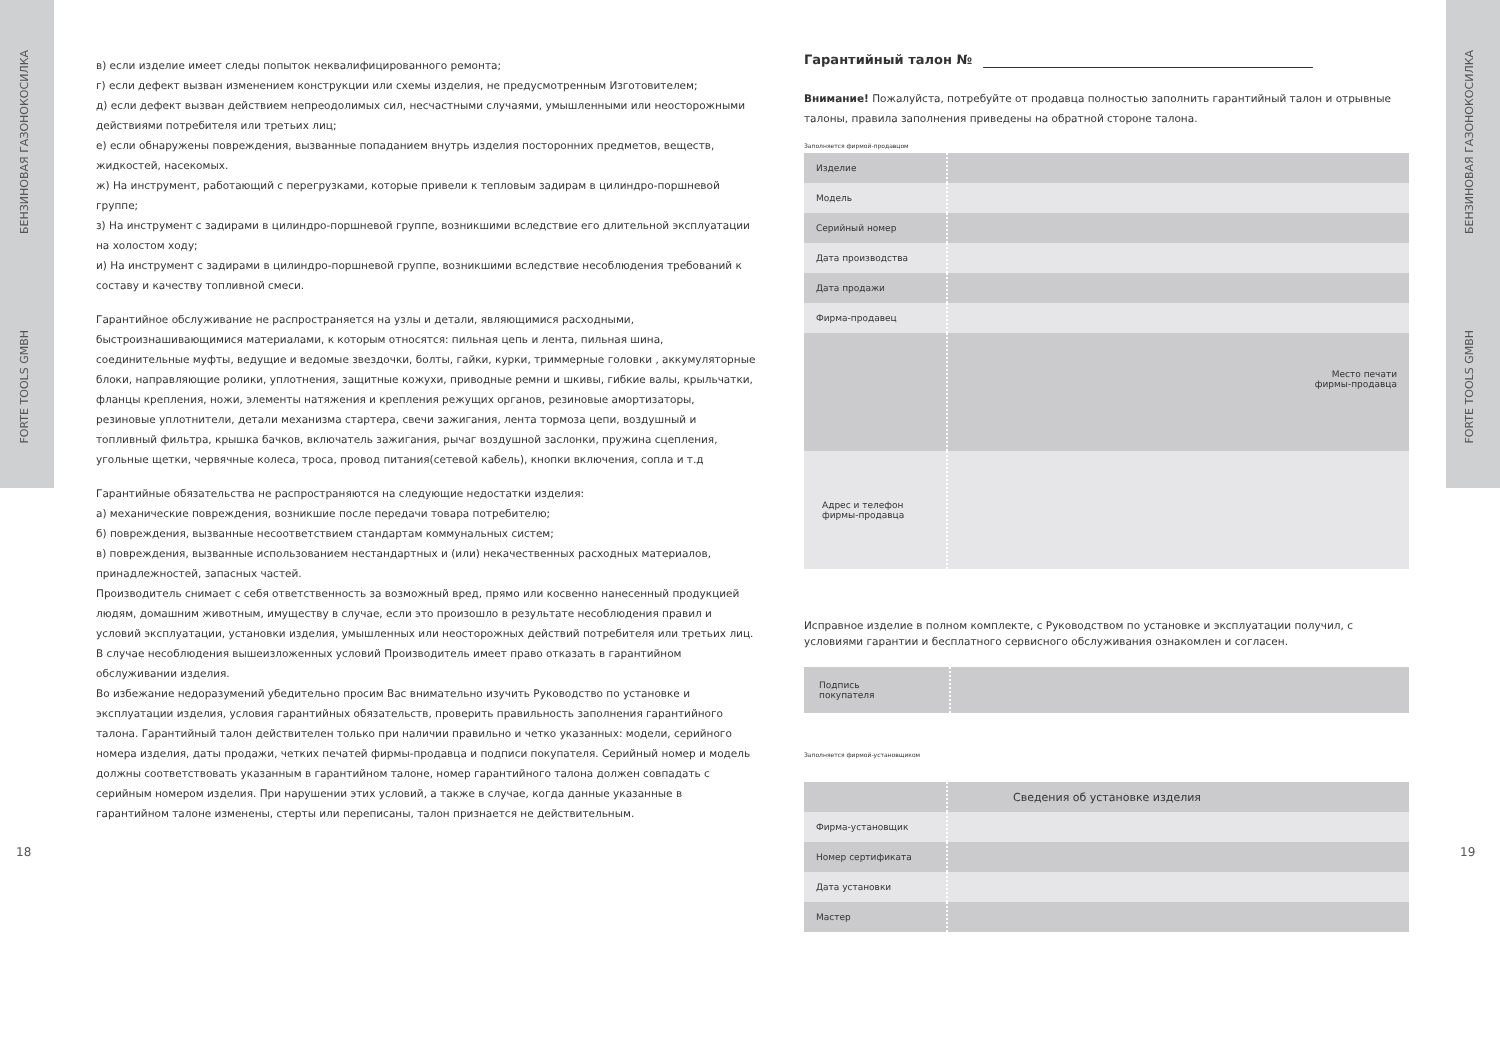БЕНЗИНОВАЯ ГАЗОНОКОСИЛКА
FORTE TOOLS GMBH
БЕНЗИНОВАЯ ГАЗОНОКОСИЛКА
FORTE TOOLS GMBH
18 19
в) если изделие имеет следы попыток неквалифицированного ремонта;
г) если дефект вызван изменением конструкции или схемы изделия, не предусмотренным Изготовителем;
д) если дефект вызван действием непреодолимых сил, несчастными случаями, умышленными или неосторожными действиями потребителя или третьих лиц;
е) если обнаружены повреждения, вызванные попаданием внутрь изделия посторонних предметов, веществ, жидкостей, насекомых.
ж) На инструмент, работающий с перегрузками, которые привели к тепловым задирам в цилиндро-поршневой группе;
з) На инструмент с задирами в цилиндро-поршневой группе, возникшими вследствие его длительной эксплуатации на холостом ходу;
и) На инструмент с задирами в цилиндро-поршневой группе, возникшими вследствие несоблюдения требований к составу и качеству топливной смеси.
Гарантийное обслуживание не распространяется на узлы и детали, являющимися расходными, быстроизнашивающимися материалами, к которым относятся: пильная цепь и лента, пильная шина, соединительные муфты, ведущие и ведомые звездочки, болты, гайки, курки, триммерные головки , аккумуляторные блоки, направляющие ролики, уплотнения, защитные кожухи, приводные ремни и шкивы, гибкие валы, крыльчатки, фланцы крепления, ножи, элементы натяжения и крепления режущих органов, резиновые амортизаторы, резиновые уплотнители, детали механизма стартера, свечи зажигания, лента тормоза цепи, воздушный и топливный фильтра, крышка бачков, включатель зажигания, рычаг воздушной заслонки, пружина сцепления, угольные щетки, червячные колеса, троса, провод питания(сетевой кабель), кнопки включения, сопла и т.д
Гарантийные обязательства не распространяются на следующие недостатки изделия:
а) механические повреждения, возникшие после передачи товара потребителю;
б) повреждения, вызванные несоответствием стандартам коммунальных систем;
в) повреждения, вызванные использованием нестандартных и (или) некачественных расходных материалов, принадлежностей, запасных частей.
Производитель снимает с себя ответственность за возможный вред, прямо или косвенно нанесенный продукцией людям, домашним животным, имуществу в случае, если это произошло в результате несоблюдения правил и условий эксплуатации, установки изделия, умышленных или неосторожных действий потребителя или третьих лиц. В случае несоблюдения вышеизложенных условий Производитель имеет право отказать в гарантийном обслуживании изделия.
Во избежание недоразумений убедительно просим Вас внимательно изучить Руководство по установке и эксплуатации изделия, условия гарантийных обязательств, проверить правильность заполнения гарантийного талона. Гарантийный талон действителен только при наличии правильно и четко указанных: модели, серийного номера изделия, даты продажи, четких печатей фирмы-продавца и подписи покупателя. Серийный номер и модель должны соответствовать указанным в гарантийном талоне, номер гарантийного талона должен совпадать с серийным номером изделия. При нарушении этих условий, а также в случае, когда данные указанные в гарантийном талоне изменены, стерты или переписаны, талон признается не действительным.
Гарантийный талон №
Внимание! Пожалуйста, потребуйте от продавца полностью заполнить гарантийный талон и отрывные талоны, правила заполнения приведены на обратной стороне талона.
Заполняется фирмой-продавцом
| Изделие | |
| Модель | |
| Серийный номер | |
| Дата производства | |
| Дата продажи | |
| Фирма-продавец | |
| | Место печати фирмы-продавца |
| Адрес и телефон фирмы-продавца | |
Исправное изделие в полном комплекте, с Руководством по установке и эксплуатации получил, с условиями гарантии и бесплатного сервисного обслуживания ознакомлен и согласен.
| Подпись покупателя | |
Заполняется фирмой-установщиком
| | Сведения об установке изделия |
| Фирма-установщик | |
| Номер сертификата | |
| Дата установки | |
| Мастер | |